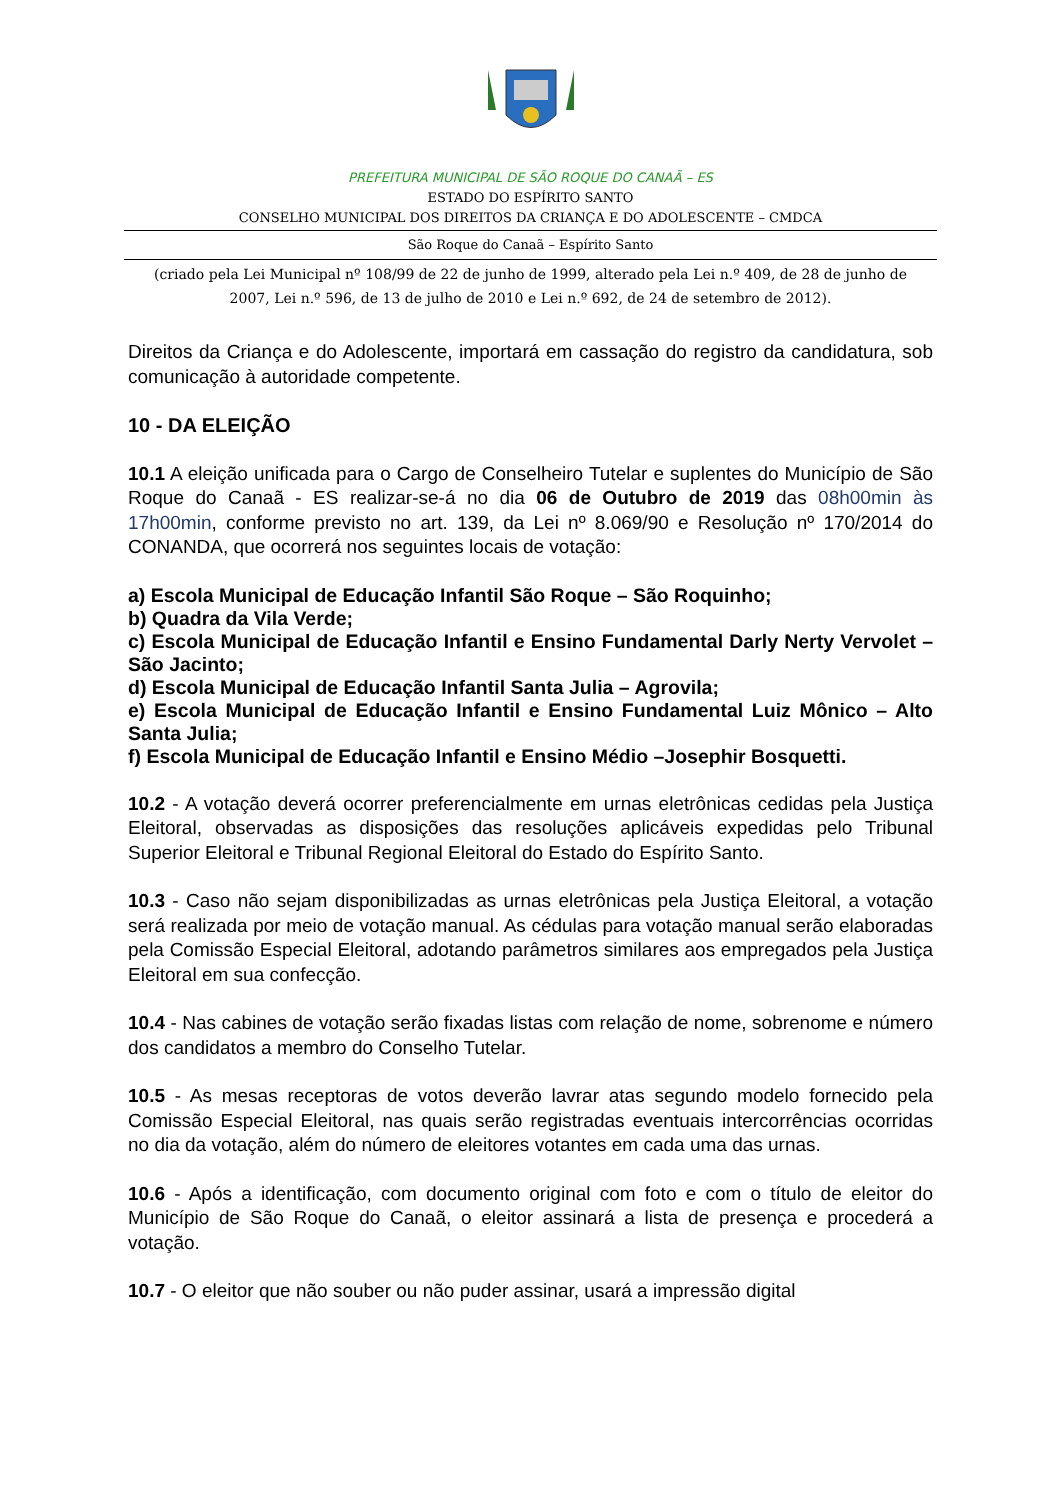PREFEITURA MUNICIPAL DE SÃO ROQUE DO CANAÃ – ES
ESTADO DO ESPÍRITO SANTO
CONSELHO MUNICIPAL DOS DIREITOS DA CRIANÇA E DO ADOLESCENTE – CMDCA
São Roque do Canaã – Espírito Santo
(criado pela Lei Municipal nº 108/99 de 22 de junho de 1999, alterado pela Lei n.º 409, de 28 de junho de 2007, Lei n.º 596, de 13 de julho de 2010 e Lei n.º 692, de 24 de setembro de 2012).
Direitos da Criança e do Adolescente, importará em cassação do registro da candidatura, sob comunicação à autoridade competente.
10 - DA ELEIÇÃO
10.1 A eleição unificada para o Cargo de Conselheiro Tutelar e suplentes do Município de São Roque do Canaã - ES realizar-se-á no dia 06 de Outubro de 2019 das 08h00min às 17h00min, conforme previsto no art. 139, da Lei nº 8.069/90 e Resolução nº 170/2014 do CONANDA, que ocorrerá nos seguintes locais de votação:
a) Escola Municipal de Educação Infantil São Roque – São Roquinho;
b) Quadra da Vila Verde;
c) Escola Municipal de Educação Infantil e Ensino Fundamental Darly Nerty Vervolet – São Jacinto;
d) Escola Municipal de Educação Infantil Santa Julia – Agrovila;
e) Escola Municipal de Educação Infantil e Ensino Fundamental Luiz Mônico – Alto Santa Julia;
f) Escola Municipal de Educação Infantil e Ensino Médio –Josephir Bosquetti.
10.2 - A votação deverá ocorrer preferencialmente em urnas eletrônicas cedidas pela Justiça Eleitoral, observadas as disposições das resoluções aplicáveis expedidas pelo Tribunal Superior Eleitoral e Tribunal Regional Eleitoral do Estado do Espírito Santo.
10.3 - Caso não sejam disponibilizadas as urnas eletrônicas pela Justiça Eleitoral, a votação será realizada por meio de votação manual. As cédulas para votação manual serão elaboradas pela Comissão Especial Eleitoral, adotando parâmetros similares aos empregados pela Justiça Eleitoral em sua confecção.
10.4 - Nas cabines de votação serão fixadas listas com relação de nome, sobrenome e número dos candidatos a membro do Conselho Tutelar.
10.5 - As mesas receptoras de votos deverão lavrar atas segundo modelo fornecido pela Comissão Especial Eleitoral, nas quais serão registradas eventuais intercorrências ocorridas no dia da votação, além do número de eleitores votantes em cada uma das urnas.
10.6 - Após a identificação, com documento original com foto e com o título de eleitor do Município de São Roque do Canaã, o eleitor assinará a lista de presença e procederá a votação.
10.7 - O eleitor que não souber ou não puder assinar, usará a impressão digital